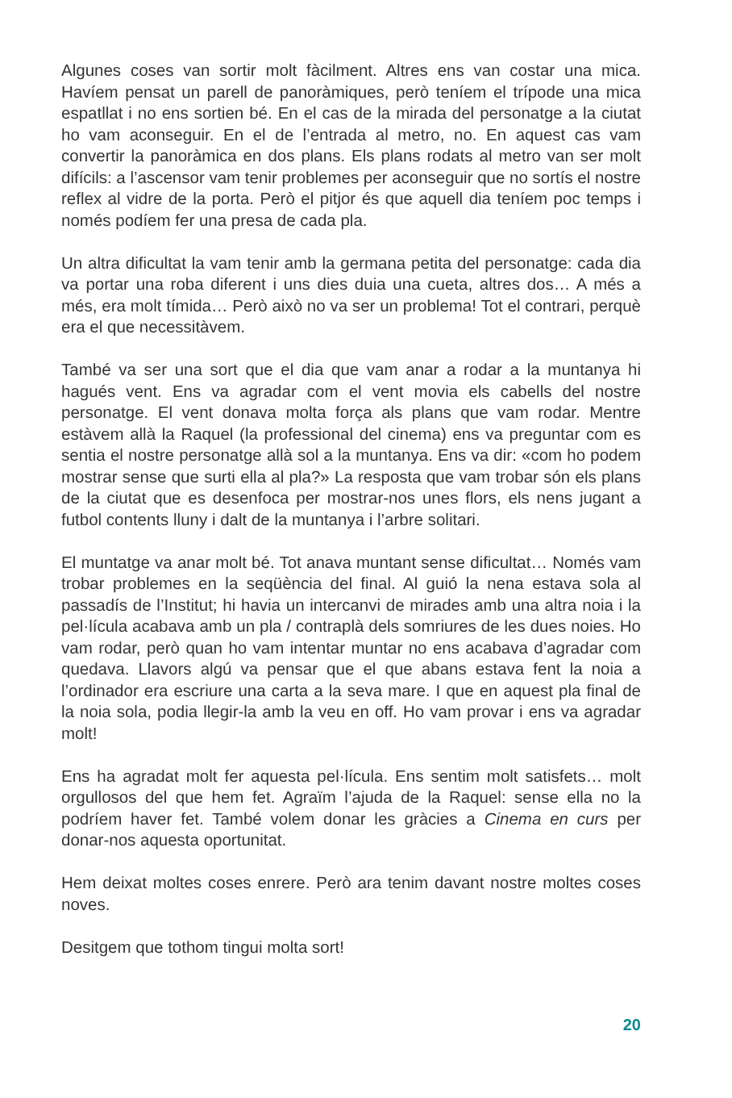Algunes coses van sortir molt fàcilment. Altres ens van costar una mica. Havíem pensat un parell de panoràmiques, però teníem el trípode una mica espatllat i no ens sortien bé. En el cas de la mirada del personatge a la ciutat ho vam aconseguir. En el de l’entrada al metro, no. En aquest cas vam convertir la panoràmica en dos plans. Els plans rodats al metro van ser molt difícils: a l’ascensor vam tenir problemes per aconseguir que no sortís el nostre reflex al vidre de la porta. Però el pitjor és que aquell dia teníem poc temps i només podíem fer una presa de cada pla.
Un altra dificultat la vam tenir amb la germana petita del personatge: cada dia va portar una roba diferent i uns dies duia una cueta, altres dos… A més a més, era molt tímida… Però això no va ser un problema! Tot el contrari, perquè era el que necessitàvem.
També va ser una sort que el dia que vam anar a rodar a la muntanya hi hagués vent. Ens va agradar com el vent movia els cabells del nostre personatge. El vent donava molta força als plans que vam rodar. Mentre estàvem allà la Raquel (la professional del cinema) ens va preguntar com es sentia el nostre personatge allà sol a la muntanya. Ens va dir: «com ho podem mostrar sense que surti ella al pla?» La resposta que vam trobar són els plans de la ciutat que es desenfoca per mostrar-nos unes flors, els nens jugant a futbol contents lluny i dalt de la muntanya i l’arbre solitari.
El muntatge va anar molt bé. Tot anava muntant sense dificultat… Només vam trobar problemes en la seqüència del final. Al guió la nena estava sola al passadís de l’Institut; hi havia un intercanvi de mirades amb una altra noia i la pel·lícula acabava amb un pla / contraplà dels somriures de les dues noies. Ho vam rodar, però quan ho vam intentar muntar no ens acabava d’agradar com quedava. Llavors algú va pensar que el que abans estava fent la noia a l’ordinador era escriure una carta a la seva mare. I que en aquest pla final de la noia sola, podia llegir-la amb la veu en off. Ho vam provar i ens va agradar molt!
Ens ha agradat molt fer aquesta pel·lícula. Ens sentim molt satisfets… molt orgullosos del que hem fet. Agraïm l’ajuda de la Raquel: sense ella no la podríem haver fet. També volem donar les gràcies a Cinema en curs per donar-nos aquesta oportunitat.
Hem deixat moltes coses enrere. Però ara tenim davant nostre moltes coses noves.
Desitgem que tothom tingui molta sort!
20